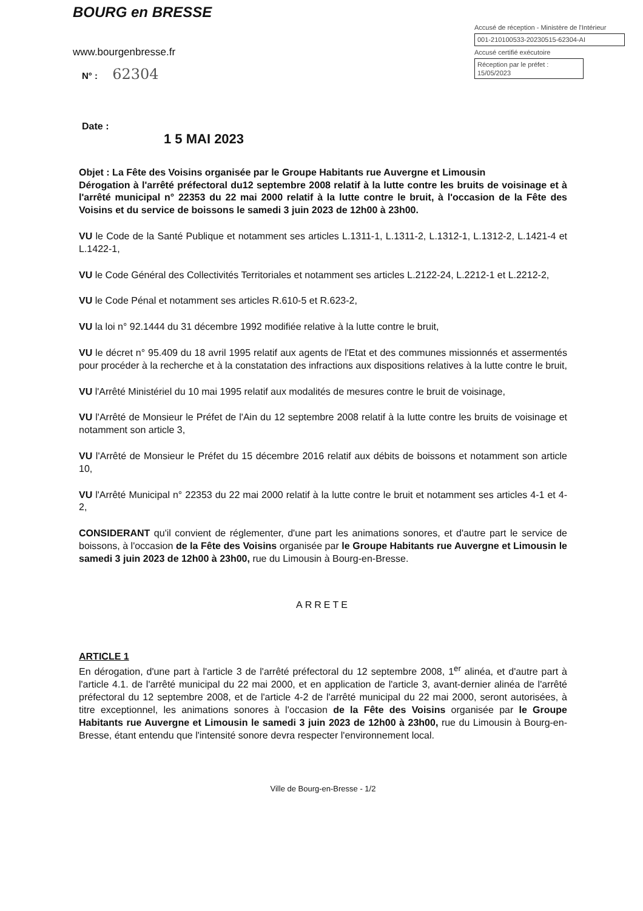BOURG en BRESSE
www.bourgenbresse.fr
N° : 62304
Accusé de réception - Ministère de l'Intérieur
001-210100533-20230515-62304-AI
Accusé certifié exécutoire
Réception par le préfet : 15/05/2023
Date :
1 5 MAI 2023
Objet : La Fête des Voisins organisée par le Groupe Habitants rue Auvergne et Limousin
Dérogation à l'arrêté préfectoral du12 septembre 2008 relatif à la lutte contre les bruits de voisinage et à l'arrêté municipal n° 22353 du 22 mai 2000 relatif à la lutte contre le bruit, à l'occasion de la Fête des Voisins et du service de boissons le samedi 3 juin 2023 de 12h00 à 23h00.
VU le Code de la Santé Publique et notamment ses articles L.1311-1, L.1311-2, L.1312-1, L.1312-2, L.1421-4 et L.1422-1,
VU le Code Général des Collectivités Territoriales et notamment ses articles L.2122-24, L.2212-1 et L.2212-2,
VU le Code Pénal et notamment ses articles R.610-5 et R.623-2,
VU la loi n° 92.1444 du 31 décembre 1992 modifiée relative à la lutte contre le bruit,
VU le décret n° 95.409 du 18 avril 1995 relatif aux agents de l'Etat et des communes missionnés et assermentés pour procéder à la recherche et à la constatation des infractions aux dispositions relatives à la lutte contre le bruit,
VU l'Arrêté Ministériel du 10 mai 1995 relatif aux modalités de mesures contre le bruit de voisinage,
VU l'Arrêté de Monsieur le Préfet de l'Ain du 12 septembre 2008 relatif à la lutte contre les bruits de voisinage et notamment son article 3,
VU l'Arrêté de Monsieur le Préfet du 15 décembre 2016 relatif aux débits de boissons et notamment son article 10,
VU l'Arrêté Municipal n° 22353 du 22 mai 2000 relatif à la lutte contre le bruit et notamment ses articles 4-1 et 4-2,
CONSIDERANT qu'il convient de réglementer, d'une part les animations sonores, et d'autre part le service de boissons, à l'occasion de la Fête des Voisins organisée par le Groupe Habitants rue Auvergne et Limousin le samedi 3 juin 2023 de 12h00 à 23h00, rue du Limousin à Bourg-en-Bresse.
ARRETE
ARTICLE 1
En dérogation, d'une part à l'article 3 de l'arrêté préfectoral du 12 septembre 2008, 1<sup>er</sup> alinéa, et d'autre part à l'article 4.1. de l'arrêté municipal du 22 mai 2000, et en application de l'article 3, avant-dernier alinéa de l'arrêté préfectoral du 12 septembre 2008, et de l'article 4-2 de l'arrêté municipal du 22 mai 2000, seront autorisées, à titre exceptionnel, les animations sonores à l'occasion de la Fête des Voisins organisée par le Groupe Habitants rue Auvergne et Limousin le samedi 3 juin 2023 de 12h00 à 23h00, rue du Limousin à Bourg-en-Bresse, étant entendu que l'intensité sonore devra respecter l'environnement local.
Ville de Bourg-en-Bresse - 1/2